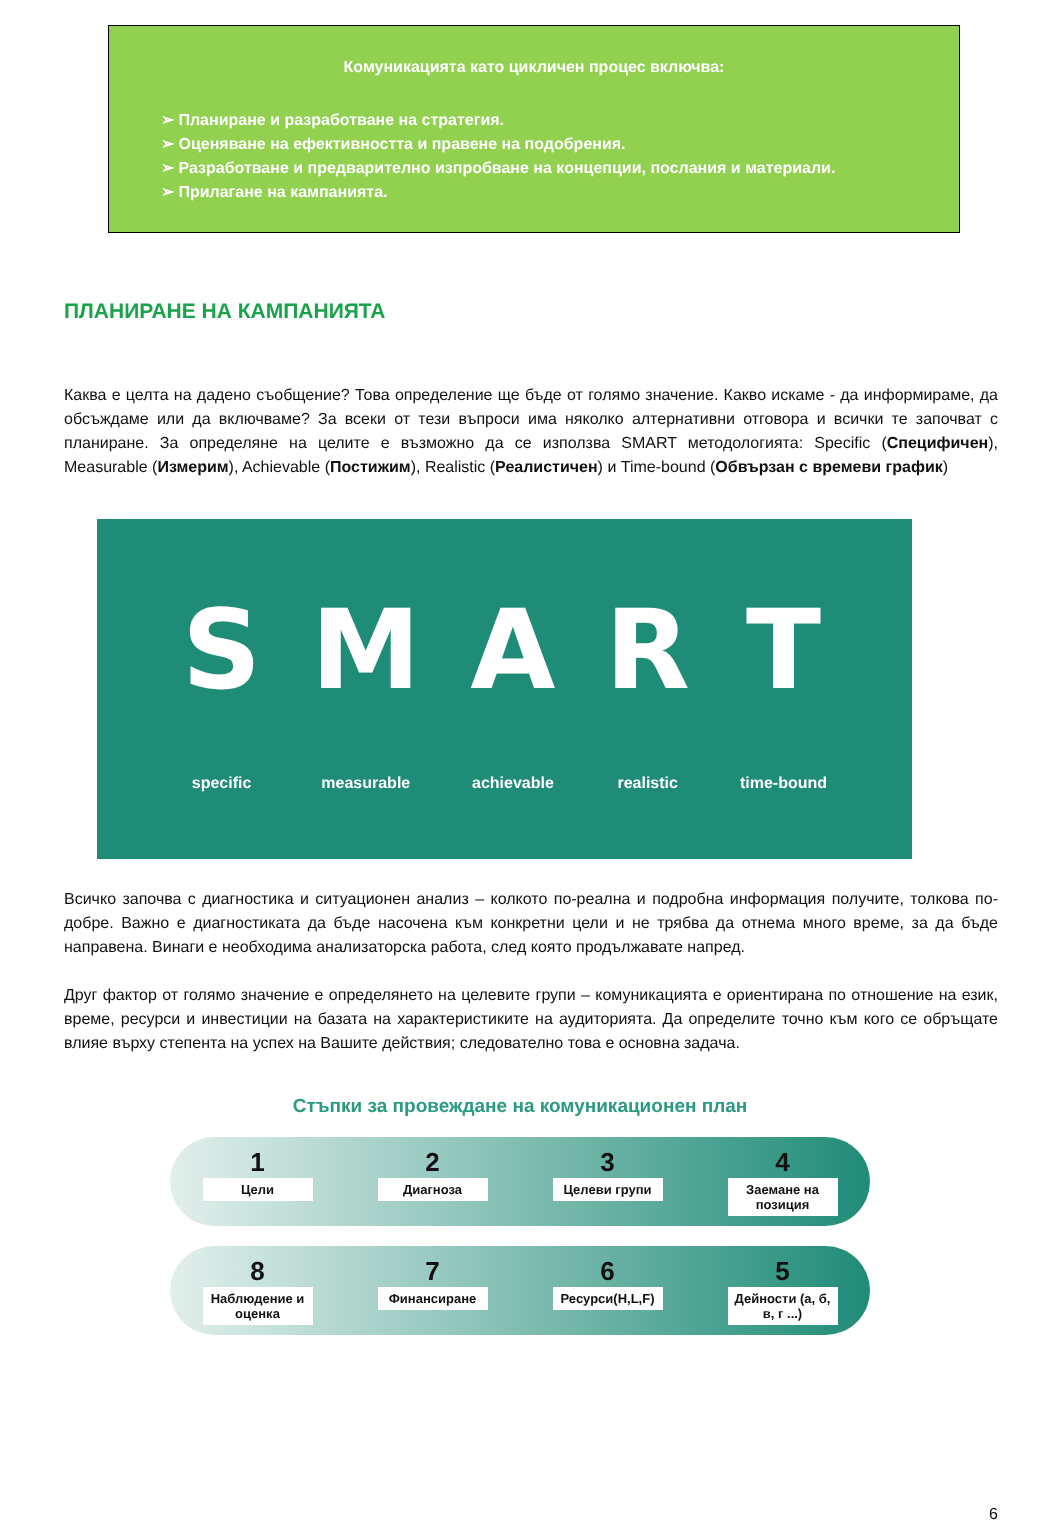Комуникацията като цикличен процес включва:
➢ Планиране и разработване на стратегия.
➢ Оценяване на ефективността и правене на подобрения.
➢ Разработване и предварително изпробване на концепции, послания и материали.
➢ Прилагане на кампанията.
ПЛАНИРАНЕ НА КАМПАНИЯТА
Каква е целта на дадено съобщение? Това определение ще бъде от голямо значение. Какво искаме - да информираме, да обсъждаме или да включваме? За всеки от тези въпроси има няколко алтернативни отговора и всички те започват с планиране. За определяне на целите е възможно да се използва SMART методологията: Specific (Специфичен), Measurable (Измерим), Achievable (Постижим), Realistic (Реалистичен) и Time-bound (Обвързан с времеви график)
Sspecific
Mmeasurable
Aachievable
Rrealistic
Ttime-bound
Всичко започва с диагностика и ситуационен анализ – колкото по-реална и подробна информация получите, толкова по-добре. Важно е диагностиката да бъде насочена към конкретни цели и не трябва да отнема много време, за да бъде направена. Винаги е необходима анализаторска работа, след която продължавате напред.
Друг фактор от голямо значение е определянето на целевите групи – комуникацията е ориентирана по отношение на език, време, ресурси и инвестиции на базата на характеристиките на аудиторията. Да определите точно към кого се обръщате влияе върху степента на успех на Вашите действия; следователно това е основна задача.
Стъпки за провеждане на комуникационен план
1
Цели
2
Диагноза
3
Целеви групи
4
Заемане на позиция
8
Наблюдение и оценка
7
Финансиране
6
Ресурси(H,L,F)
5
Дейности (а, б, в, г ...)
6